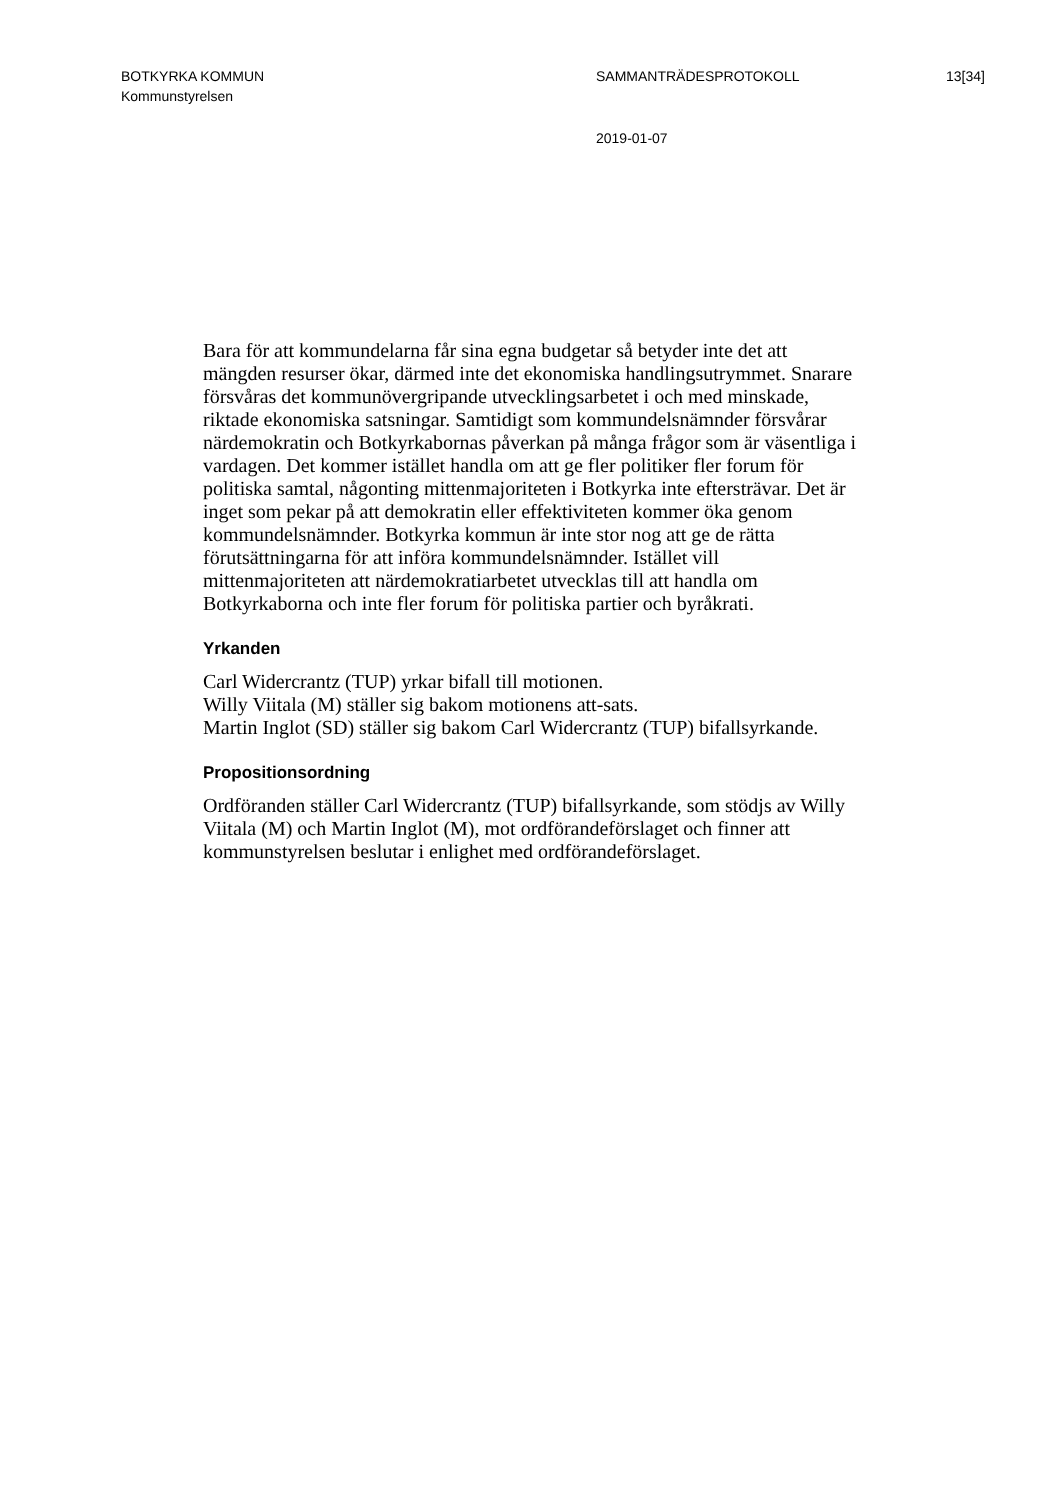BOTKYRKA KOMMUN SAMMANTRÄDESPROTOKOLL 13[34]
Kommunstyrelsen
2019-01-07
Bara för att kommundelarna får sina egna budgetar så betyder inte det att mängden resurser ökar, därmed inte det ekonomiska handlingsutrymmet. Snarare försvåras det kommunövergripande utvecklingsarbetet i och med minskade, riktade ekonomiska satsningar. Samtidigt som kommundels­nämnder försvårar närdemokratin och Botkyrkabornas påverkan på många frågor som är väsentliga i vardagen. Det kommer istället handla om att ge fler politiker fler forum för politiska samtal, någonting mittenmajoriteten i Botkyrka inte eftersträvar. Det är inget som pekar på att demokratin eller ef­fektiviteten kommer öka genom kommundelsnämnder. Botkyrka kommun är inte stor nog att ge de rätta förutsättningarna för att införa kommundels­nämnder. Istället vill mittenmajoriteten att närdemokratiarbetet utvecklas till att handla om Botkyrkaborna och inte fler forum för politiska partier och byråkrati.
Yrkanden
Carl Widercrantz (TUP) yrkar bifall till motionen.
Willy Viitala (M) ställer sig bakom motionens att-sats.
Martin Inglot (SD) ställer sig bakom Carl Widercrantz (TUP) bifallsyr­kande.
Propositionsordning
Ordföranden ställer Carl Widercrantz (TUP) bifallsyrkande, som stödjs av Willy Viitala (M) och Martin Inglot (M), mot ordförandeförslaget och finner att kommunstyrelsen beslutar i enlighet med ordförandeförslaget.